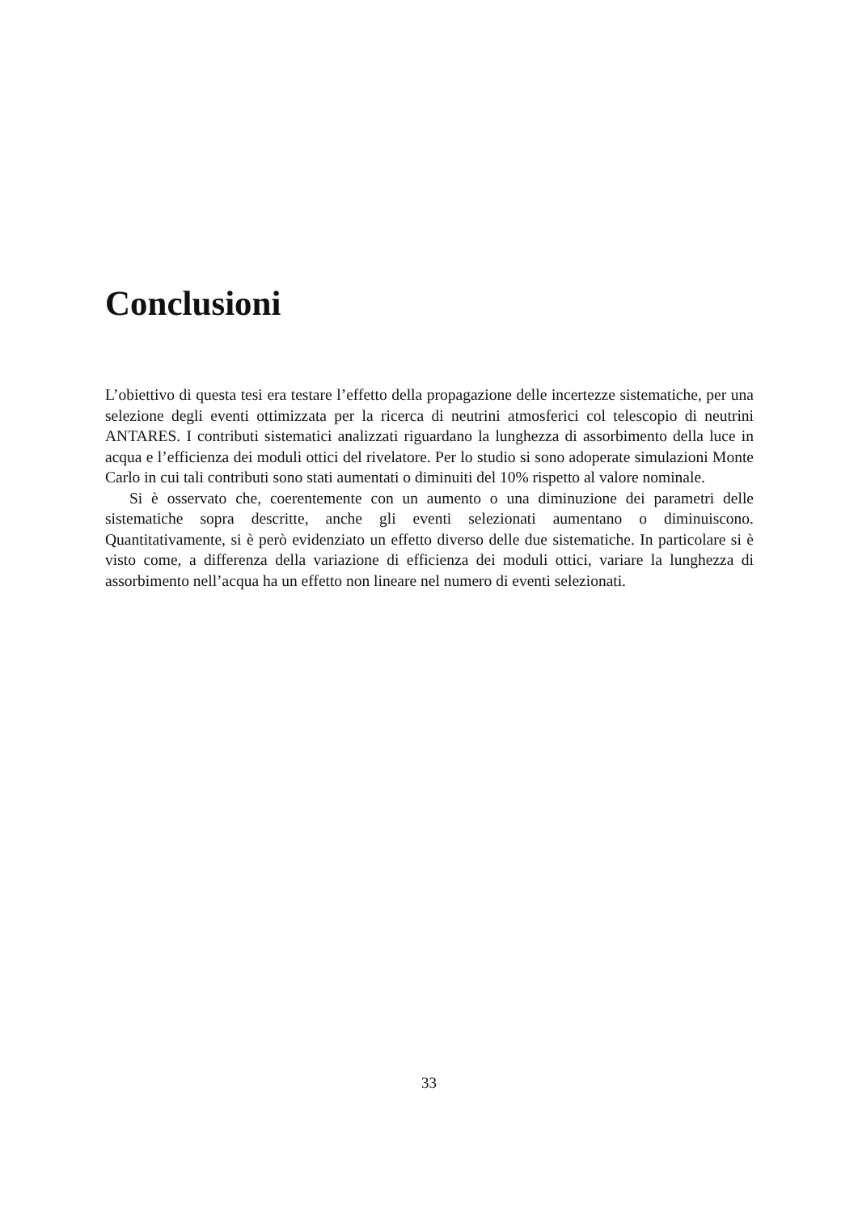Conclusioni
L’obiettivo di questa tesi era testare l’effetto della propagazione delle incertezze sistematiche, per una selezione degli eventi ottimizzata per la ricerca di neutrini atmosferici col telescopio di neutrini ANTARES. I contributi sistematici analizzati riguardano la lunghezza di assorbimento della luce in acqua e l’efficienza dei moduli ottici del rivelatore. Per lo studio si sono adoperate simulazioni Monte Carlo in cui tali contributi sono stati aumentati o diminuiti del 10% rispetto al valore nominale.
Si è osservato che, coerentemente con un aumento o una diminuzione dei parametri delle sistematiche sopra descritte, anche gli eventi selezionati aumentano o diminuiscono. Quantitativamente, si è però evidenziato un effetto diverso delle due sistematiche. In particolare si è visto come, a differenza della variazione di efficienza dei moduli ottici, variare la lunghezza di assorbimento nell’acqua ha un effetto non lineare nel numero di eventi selezionati.
33